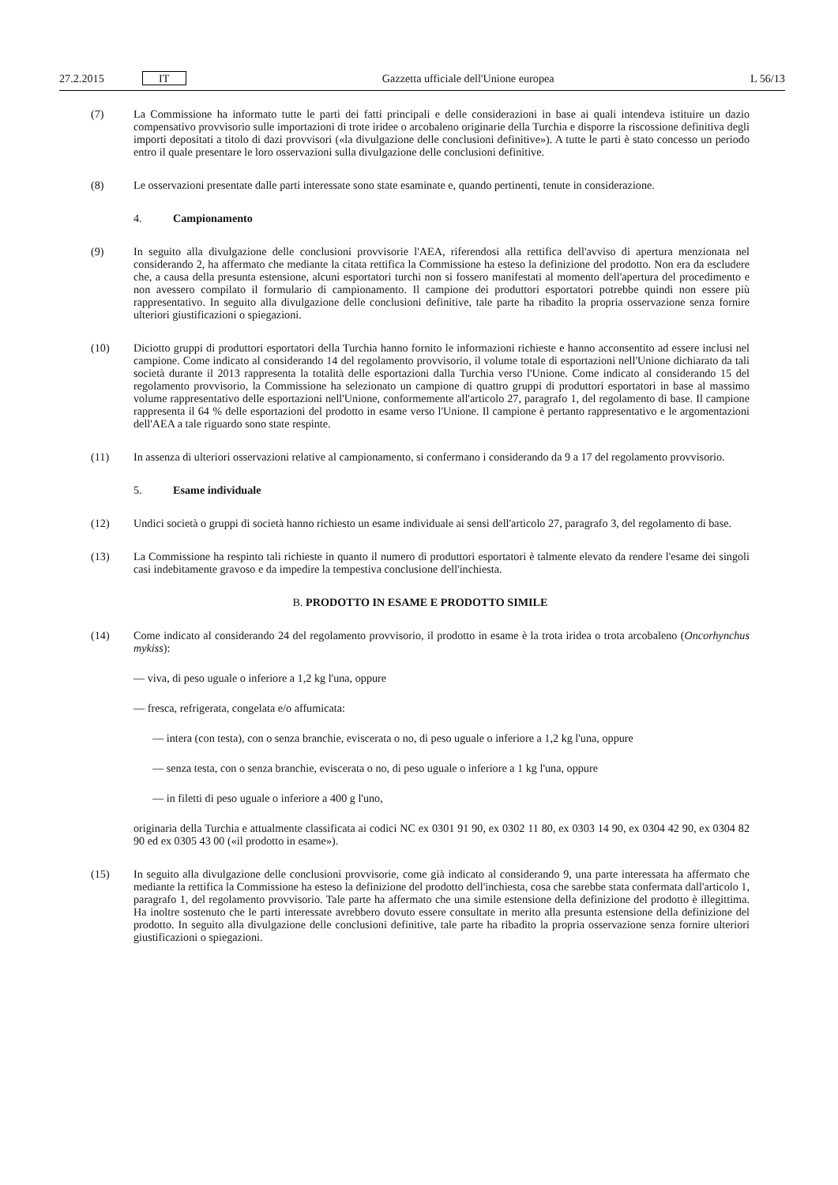27.2.2015 IT Gazzetta ufficiale dell'Unione europea L 56/13
(7) La Commissione ha informato tutte le parti dei fatti principali e delle considerazioni in base ai quali intendeva istituire un dazio compensativo provvisorio sulle importazioni di trote iridee o arcobaleno originarie della Turchia e disporre la riscossione definitiva degli importi depositati a titolo di dazi provvisori («la divulgazione delle conclusioni definitive»). A tutte le parti è stato concesso un periodo entro il quale presentare le loro osservazioni sulla divulgazione delle conclusioni definitive.
(8) Le osservazioni presentate dalle parti interessate sono state esaminate e, quando pertinenti, tenute in considerazione.
4. Campionamento
(9) In seguito alla divulgazione delle conclusioni provvisorie l'AEA, riferendosi alla rettifica dell'avviso di apertura menzionata nel considerando 2, ha affermato che mediante la citata rettifica la Commissione ha esteso la definizione del prodotto. Non era da escludere che, a causa della presunta estensione, alcuni esportatori turchi non si fossero manifestati al momento dell'apertura del procedimento e non avessero compilato il formulario di campionamento. Il campione dei produttori esportatori potrebbe quindi non essere più rappresentativo. In seguito alla divulgazione delle conclusioni definitive, tale parte ha ribadito la propria osservazione senza fornire ulteriori giustificazioni o spiegazioni.
(10) Diciotto gruppi di produttori esportatori della Turchia hanno fornito le informazioni richieste e hanno acconsentito ad essere inclusi nel campione. Come indicato al considerando 14 del regolamento provvisorio, il volume totale di esportazioni nell'Unione dichiarato da tali società durante il 2013 rappresenta la totalità delle esportazioni dalla Turchia verso l'Unione. Come indicato al considerando 15 del regolamento provvisorio, la Commissione ha selezionato un campione di quattro gruppi di produttori esportatori in base al massimo volume rappresentativo delle esportazioni nell'Unione, conformemente all'articolo 27, paragrafo 1, del regolamento di base. Il campione rappresenta il 64 % delle esportazioni del prodotto in esame verso l'Unione. Il campione è pertanto rappresentativo e le argomentazioni dell'AEA a tale riguardo sono state respinte.
(11) In assenza di ulteriori osservazioni relative al campionamento, si confermano i considerando da 9 a 17 del regolamento provvisorio.
5. Esame individuale
(12) Undici società o gruppi di società hanno richiesto un esame individuale ai sensi dell'articolo 27, paragrafo 3, del regolamento di base.
(13) La Commissione ha respinto tali richieste in quanto il numero di produttori esportatori è talmente elevato da rendere l'esame dei singoli casi indebitamente gravoso e da impedire la tempestiva conclusione dell'inchiesta.
B. PRODOTTO IN ESAME E PRODOTTO SIMILE
(14) Come indicato al considerando 24 del regolamento provvisorio, il prodotto in esame è la trota iridea o trota arcobaleno (Oncorhynchus mykiss):
— viva, di peso uguale o inferiore a 1,2 kg l'una, oppure
— fresca, refrigerata, congelata e/o affumicata:
— intera (con testa), con o senza branchie, eviscerata o no, di peso uguale o inferiore a 1,2 kg l'una, oppure
— senza testa, con o senza branchie, eviscerata o no, di peso uguale o inferiore a 1 kg l'una, oppure
— in filetti di peso uguale o inferiore a 400 g l'uno,
originaria della Turchia e attualmente classificata ai codici NC ex 0301 91 90, ex 0302 11 80, ex 0303 14 90, ex 0304 42 90, ex 0304 82 90 ed ex 0305 43 00 («il prodotto in esame»).
(15) In seguito alla divulgazione delle conclusioni provvisorie, come già indicato al considerando 9, una parte interessata ha affermato che mediante la rettifica la Commissione ha esteso la definizione del prodotto dell'inchiesta, cosa che sarebbe stata confermata dall'articolo 1, paragrafo 1, del regolamento provvisorio. Tale parte ha affermato che una simile estensione della definizione del prodotto è illegittima. Ha inoltre sostenuto che le parti interessate avrebbero dovuto essere consultate in merito alla presunta estensione della definizione del prodotto. In seguito alla divulgazione delle conclusioni definitive, tale parte ha ribadito la propria osservazione senza fornire ulteriori giustificazioni o spiegazioni.